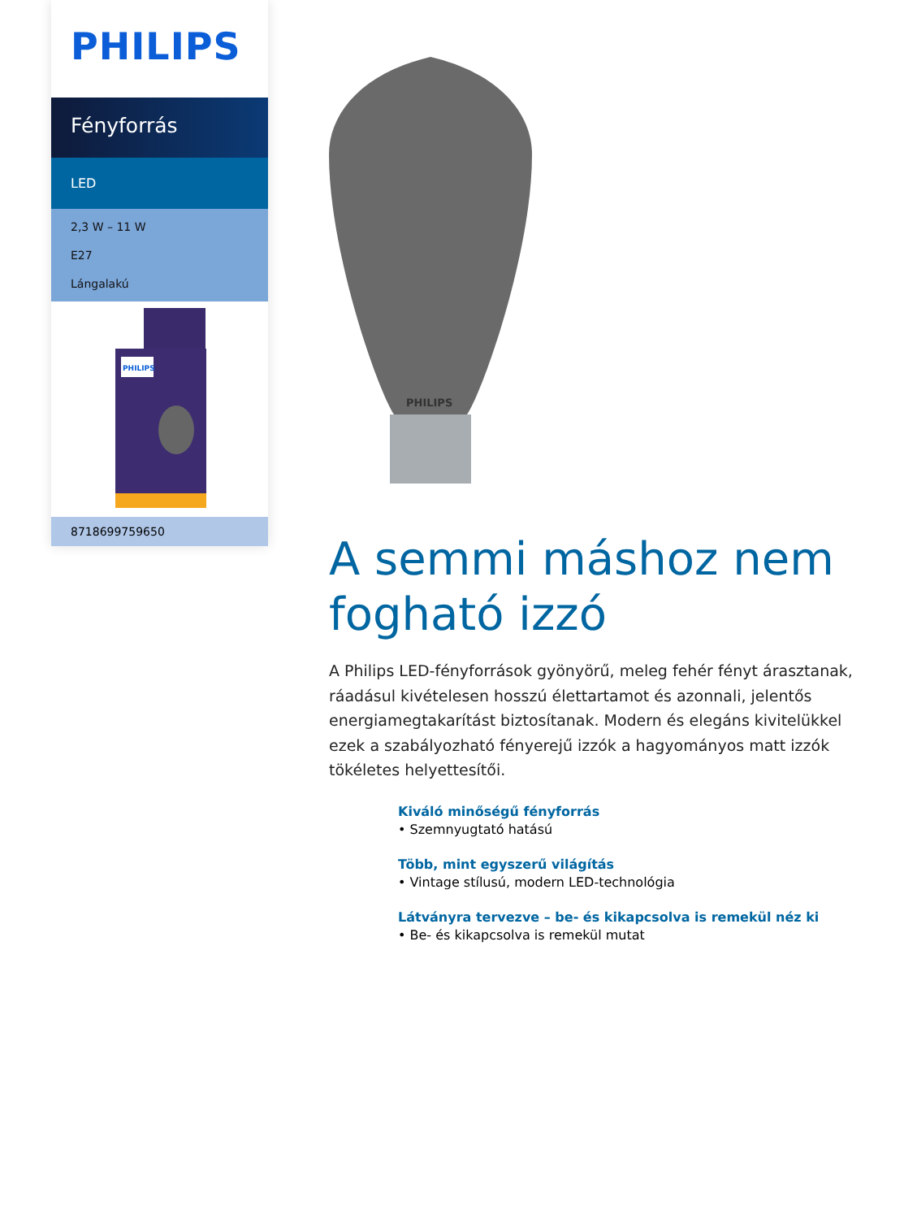PHILIPS
Fényforrás
LED
2,3 W – 11 W
E27
Lángalakú
PHILIPS
8718699759650
PHILIPS
A semmi máshoz nem fogható izzó
A Philips LED-fényforrások gyönyörű, meleg fehér fényt árasztanak, ráadásul kivételesen hosszú élettartamot és azonnali, jelentős energiamegtakarítást biztosítanak. Modern és elegáns kivitelükkel ezek a szabályozható fényerejű izzók a hagyományos matt izzók tökéletes helyettesítői.
Kiváló minőségű fényforrás
• Szemnyugtató hatású
Több, mint egyszerű világítás
• Vintage stílusú, modern LED-technológia
Látványra tervezve – be- és kikapcsolva is remekül néz ki
• Be- és kikapcsolva is remekül mutat